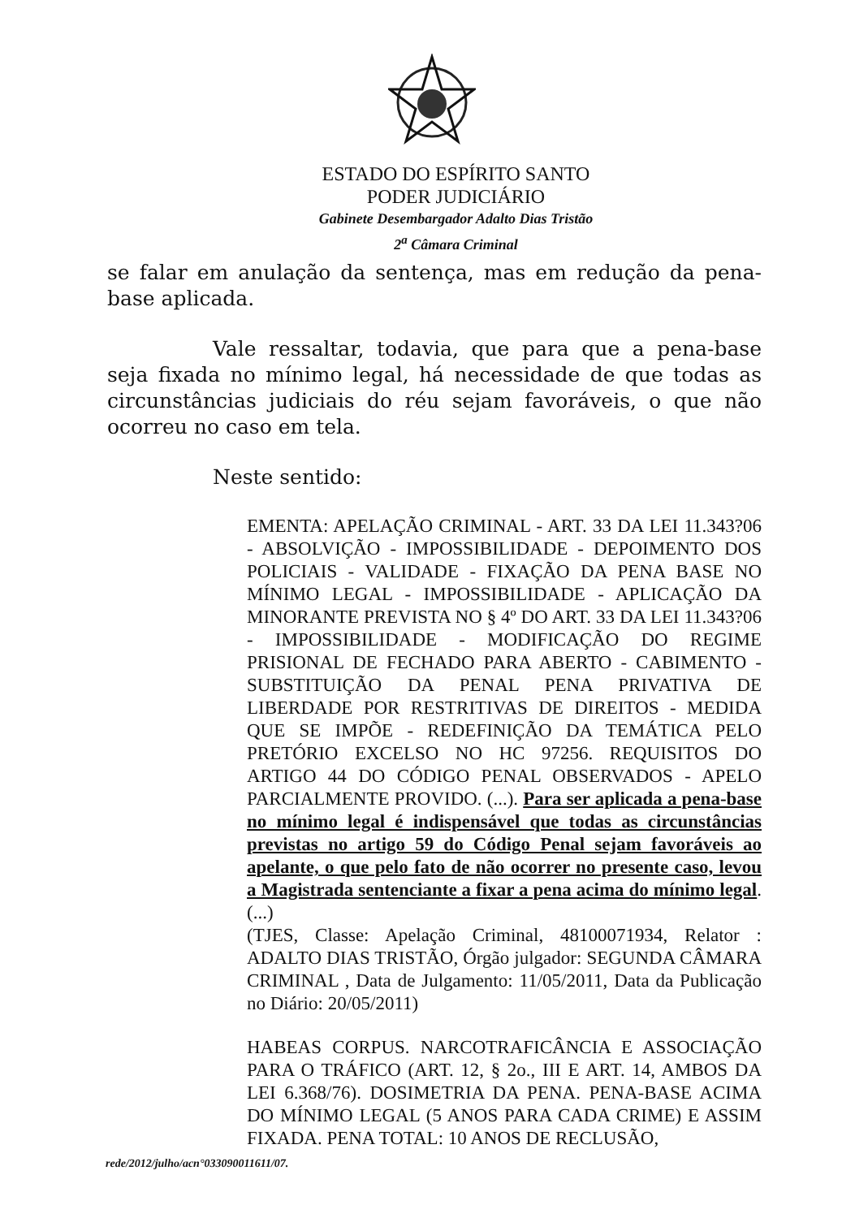ESTADO DO ESPÍRITO SANTO
PODER JUDICIÁRIO
Gabinete Desembargador Adalto Dias Tristão
2<sup>a</sup> Câmara Criminal
se falar em anulação da sentença, mas em redução da pena-base aplicada.
Vale ressaltar, todavia, que para que a pena-base seja fixada no mínimo legal, há necessidade de que todas as circunstâncias judiciais do réu sejam favoráveis, o que não ocorreu no caso em tela.
Neste sentido:
EMENTA: APELAÇÃO CRIMINAL - ART. 33 DA LEI 11.343?06 - ABSOLVIÇÃO - IMPOSSIBILIDADE - DEPOIMENTO DOS POLICIAIS - VALIDADE - FIXAÇÃO DA PENA BASE NO MÍNIMO LEGAL - IMPOSSIBILIDADE - APLICAÇÃO DA MINORANTE PREVISTA NO § 4º DO ART. 33 DA LEI 11.343?06 - IMPOSSIBILIDADE - MODIFICAÇÃO DO REGIME PRISIONAL DE FECHADO PARA ABERTO - CABIMENTO - SUBSTITUIÇÃO DA PENAL PENA PRIVATIVA DE LIBERDADE POR RESTRITIVAS DE DIREITOS - MEDIDA QUE SE IMPÕE - REDEFINIÇÃO DA TEMÁTICA PELO PRETÓRIO EXCELSO NO HC 97256. REQUISITOS DO ARTIGO 44 DO CÓDIGO PENAL OBSERVADOS - APELO PARCIALMENTE PROVIDO. (...). Para ser aplicada a pena-base no mínimo legal é indispensável que todas as circunstâncias previstas no artigo 59 do Código Penal sejam favoráveis ao apelante, o que pelo fato de não ocorrer no presente caso, levou a Magistrada sentenciante a fixar a pena acima do mínimo legal. (...)
(TJES, Classe: Apelação Criminal, 48100071934, Relator : ADALTO DIAS TRISTÃO, Órgão julgador: SEGUNDA CÂMARA CRIMINAL , Data de Julgamento: 11/05/2011, Data da Publicação no Diário: 20/05/2011)
HABEAS CORPUS. NARCOTRAFICÂNCIA E ASSOCIAÇÃO PARA O TRÁFICO (ART. 12, § 2o., III E ART. 14, AMBOS DA LEI 6.368/76). DOSIMETRIA DA PENA. PENA-BASE ACIMA DO MÍNIMO LEGAL (5 ANOS PARA CADA CRIME) E ASSIM FIXADA. PENA TOTAL: 10 ANOS DE RECLUSÃO,
rede/2012/julho/acn°033090011611/07.